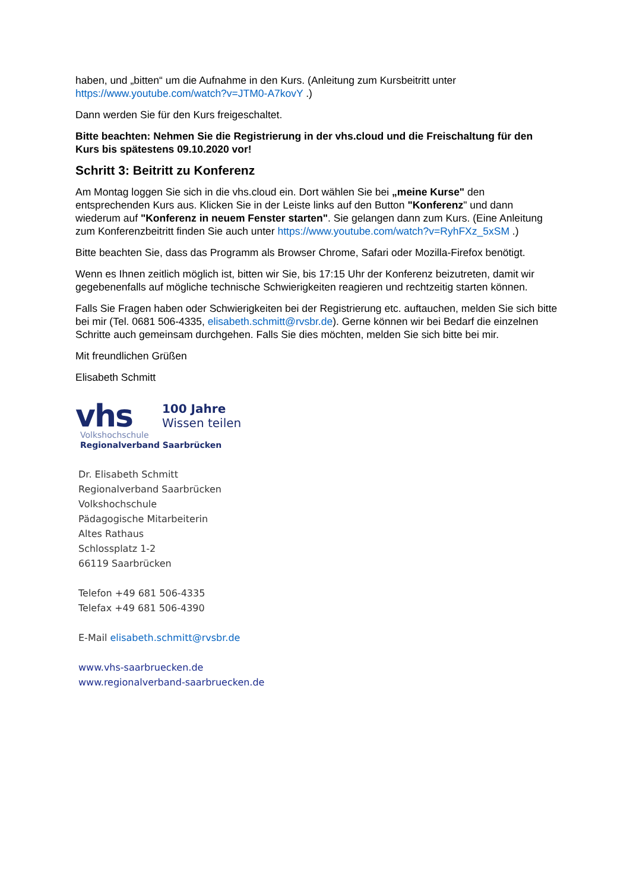haben, und „bitten“ um die Aufnahme in den Kurs. (Anleitung zum Kursbeitritt unter https://www.youtube.com/watch?v=JTM0-A7kovY .)
Dann werden Sie für den Kurs freigeschaltet.
Bitte beachten: Nehmen Sie die Registrierung in der vhs.cloud und die Freischaltung für den Kurs bis spätestens 09.10.2020 vor!
Schritt 3: Beitritt zu Konferenz
Am Montag loggen Sie sich in die vhs.cloud ein. Dort wählen Sie bei „meine Kurse" den entsprechenden Kurs aus. Klicken Sie in der Leiste links auf den Button "Konferenz" und dann wiederum auf "Konferenz in neuem Fenster starten". Sie gelangen dann zum Kurs. (Eine Anleitung zum Konferenzbeitritt finden Sie auch unter https://www.youtube.com/watch?v=RyhFXz_5xSM .)
Bitte beachten Sie, dass das Programm als Browser Chrome, Safari oder Mozilla-Firefox benötigt.
Wenn es Ihnen zeitlich möglich ist, bitten wir Sie, bis 17:15 Uhr der Konferenz beizutreten, damit wir gegebenenfalls auf mögliche technische Schwierigkeiten reagieren und rechtzeitig starten können.
Falls Sie Fragen haben oder Schwierigkeiten bei der Registrierung etc. auftauchen, melden Sie sich bitte bei mir (Tel. 0681 506-4335, elisabeth.schmitt@rvsbr.de). Gerne können wir bei Bedarf die einzelnen Schritte auch gemeinsam durchgehen. Falls Sie dies möchten, melden Sie sich bitte bei mir.
Mit freundlichen Grüßen
Elisabeth Schmitt
vhs 100 Jahre
Wissen teilen
Volkshochschule
Regionalverband Saarbrücken
Dr. Elisabeth Schmitt
Regionalverband Saarbrücken
Volkshochschule
Pädagogische Mitarbeiterin
Altes Rathaus
Schlossplatz 1-2
66119 Saarbrücken
Telefon +49 681 506-4335
Telefax +49 681 506-4390
E-Mail elisabeth.schmitt@rvsbr.de
www.vhs-saarbruecken.de
www.regionalverband-saarbruecken.de